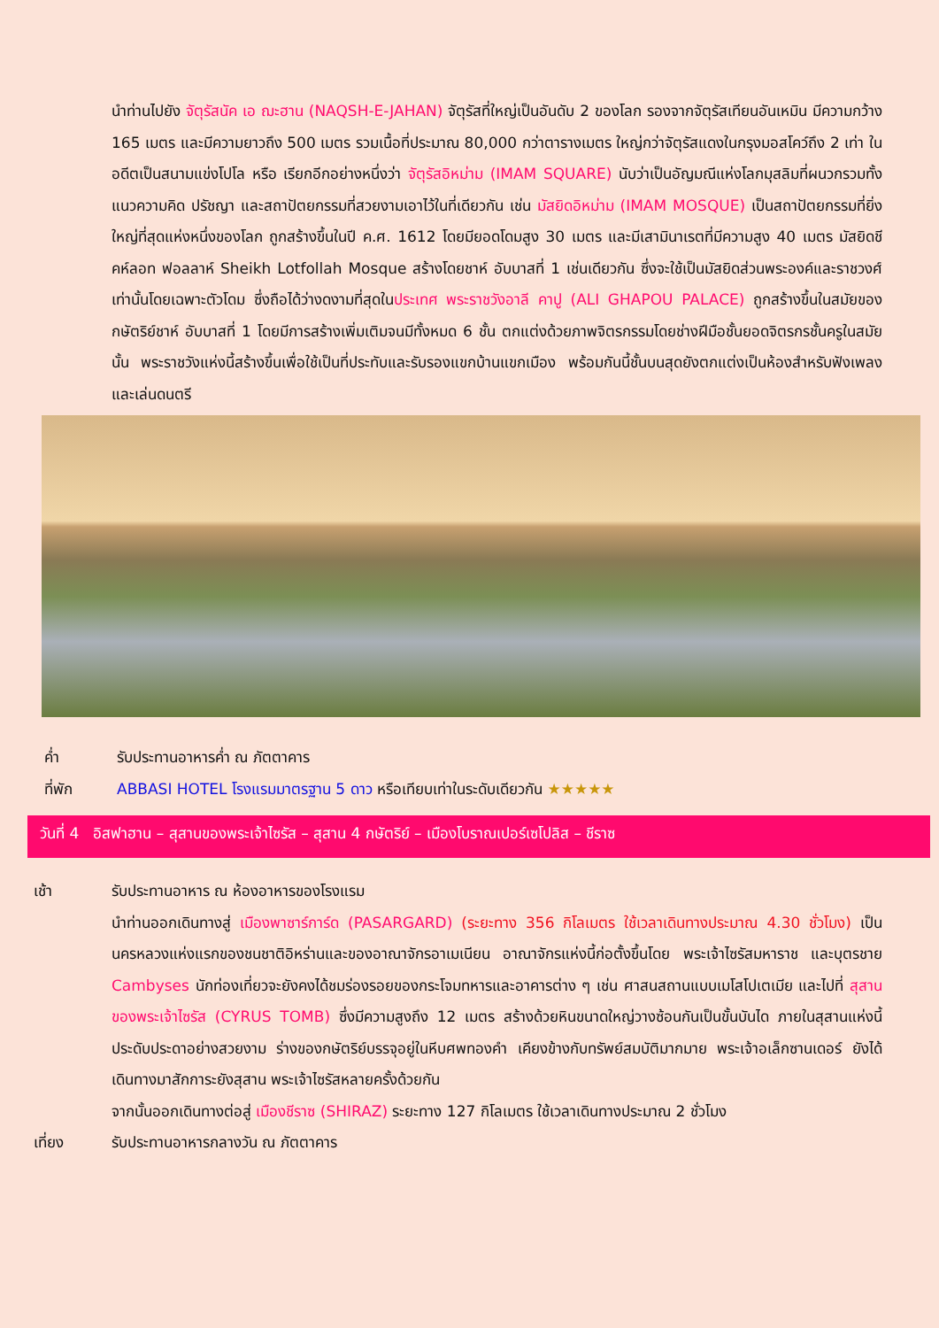นำท่านไปยัง จัตุรัสนัค เอ ฌะฮาน (NAQSH-E-JAHAN) จัตุรัสที่ใหญ่เป็นอันดับ 2 ของโลก รองจากจัตุรัสเทียนอันเหมิน มีความกว้าง 165 เมตร และมีความยาวถึง 500 เมตร รวมเนื้อที่ประมาณ 80,000 กว่าตารางเมตร ใหญ่กว่าจัตุรัสแดงในกรุงมอสโคว์ถึง 2 เท่า ในอดีตเป็นสนามแข่งโปโล หรือ เรียกอีกอย่างหนึ่งว่า จัตุรัสอิหม่าม (IMAM SQUARE) นับว่าเป็นอัญมณีแห่งโลกมุสลิมที่ผนวกรวมทั้งแนวความคิด ปรัชญา และสถาปัตยกรรมที่สวยงามเอาไว้ในที่เดียวกัน เช่น มัสยิดอิหม่าม (IMAM MOSQUE) เป็นสถาปัตยกรรมที่ยิ่งใหญ่ที่สุดแห่งหนึ่งของโลก ถูกสร้างขึ้นในปี ค.ศ. 1612 โดยมียอดโดมสูง 30 เมตร และมีเสามินาเรตที่มีความสูง 40 เมตร มัสยิดชีคห์ลอท ฟอลลาห์ Sheikh Lotfollah Mosque สร้างโดยชาห์ อับบาสที่ 1 เช่นเดียวกัน ซึ่งจะใช้เป็นมัสยิดส่วนพระองค์และราชวงศ์เท่านั้นโดยเฉพาะตัวโดม ซึ่งถือได้ว่างดงามที่สุดในประเทศ พระราชวังอาลี คาปู (ALI GHAPOU PALACE) ถูกสร้างขึ้นในสมัยของกษัตริย์ชาห์ อับบาสที่ 1 โดยมีการสร้างเพิ่มเติมจนมีทั้งหมด 6 ชั้น ตกแต่งด้วยภาพจิตรกรรมโดยช่างฝีมือชั้นยอดจิตรกรชั้นครูในสมัยนั้น พระราชวังแห่งนี้สร้างขึ้นเพื่อใช้เป็นที่ประทับและรับรองแขกบ้านแขกเมือง พร้อมกันนี้ชั้นบนสุดยังตกแต่งเป็นห้องสำหรับฟังเพลงและเล่นดนตรี
ค่ำ รับประทานอาหารค่ำ ณ ภัตตาคาร
ที่พัก ABBASI HOTEL โรงแรมมาตรฐาน 5 ดาว หรือเทียบเท่าในระดับเดียวกัน ★★★★★
วันที่ 4 อิสฟาฮาน – สุสานของพระเจ้าไซรัส – สุสาน 4 กษัตริย์ – เมืองโบราณเปอร์เซโปลิส – ชีราซ
เช้า รับประทานอาหาร ณ ห้องอาหารของโรงแรม
นำท่านออกเดินทางสู่ เมืองพาซาร์การ์ด (PASARGARD) (ระยะทาง 356 กิโลเมตร ใช้เวลาเดินทางประมาณ 4.30 ชั่วโมง) เป็นนครหลวงแห่งแรกของชนชาติอิหร่านและของอาณาจักรอาเมเนียน อาณาจักรแห่งนี้ก่อตั้งขึ้นโดย พระเจ้าไซรัสมหาราช และบุตรชาย Cambyses นักท่องเที่ยวจะยังคงได้ชมร่องรอยของกระโจมทหารและอาคารต่าง ๆ เช่น ศาสนสถานแบบเมโสโปเตเมีย และไปที่ สุสานของพระเจ้าไซรัส (CYRUS TOMB) ซึ่งมีความสูงถึง 12 เมตร สร้างด้วยหินขนาดใหญ่วางซ้อนกันเป็นขั้นบันได ภายในสุสานแห่งนี้ประดับประดาอย่างสวยงาม ร่างของกษัตริย์บรรจุอยู่ในหีบศพทองคำ เคียงข้างกับทรัพย์สมบัติมากมาย พระเจ้าอเล็กซานเดอร์ ยังได้เดินทางมาสักการะยังสุสาน พระเจ้าไซรัสหลายครั้งด้วยกัน
จากนั้นออกเดินทางต่อสู่ เมืองชีราซ (SHIRAZ) ระยะทาง 127 กิโลเมตร ใช้เวลาเดินทางประมาณ 2 ชั่วโมง
เที่ยง รับประทานอาหารกลางวัน ณ ภัตตาคาร